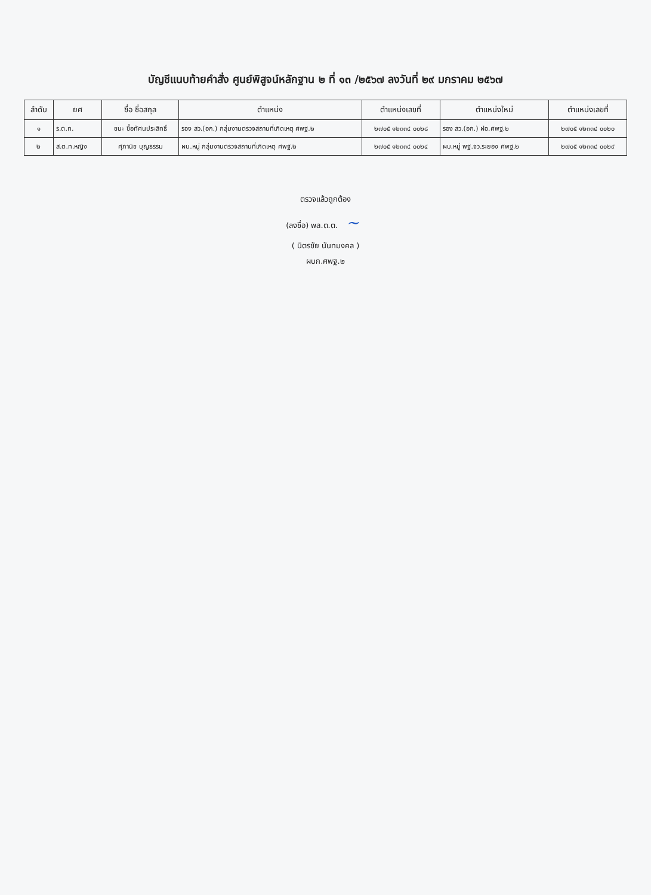บัญชีแนบท้ายคำสั่ง ศูนย์พิสูจน์หลักฐาน ๒ ที่ ๑๓ /๒๕๖๗ ลงวันที่ ๒๙ มกราคม ๒๕๖๗
| ลำดับ | ยศ | ชื่อ ชื่อสกุล | ตำแหน่ง | ตำแหน่งเลขที่ | ตำแหน่งใหม่ | ตำแหน่งเลขที่ |
| --- | --- | --- | --- | --- | --- | --- |
| ๑ | ร.ต.ท. | ชนะ ชื้อทัศนประสิทธิ์ | รอง สว.(อก.) กลุ่มงานตรวจสถานที่เกิดเหตุ ศพฐ.๒ | ๒๗๐๕ ๑๒๓๓๔ ๐๐๒๘ | รอง สว.(อก.) ฝอ.ศพฐ.๒ | ๒๗๐๕ ๑๒๓๓๔ ๐๐๒๐ |
| ๒ | ส.ต.ท.หญิง | ศุภานิช บุญธรรม | ผบ.หมู่ กลุ่มงานตรวจสถานที่เกิดเหตุ ศพฐ.๒ | ๒๗๐๕ ๑๒๓๓๔ ๐๐๒๔ | ผบ.หมู่ พฐ.จว.ระยอง ศพฐ.๒ | ๒๗๐๕ ๑๒๓๓๔ ๐๐๒๙ |
ตรวจแล้วถูกต้อง
(ลงชื่อ) พล.ต.ต. ~
( นิตรชัย นันทมงคล )
ผบก.ศพฐ.๒